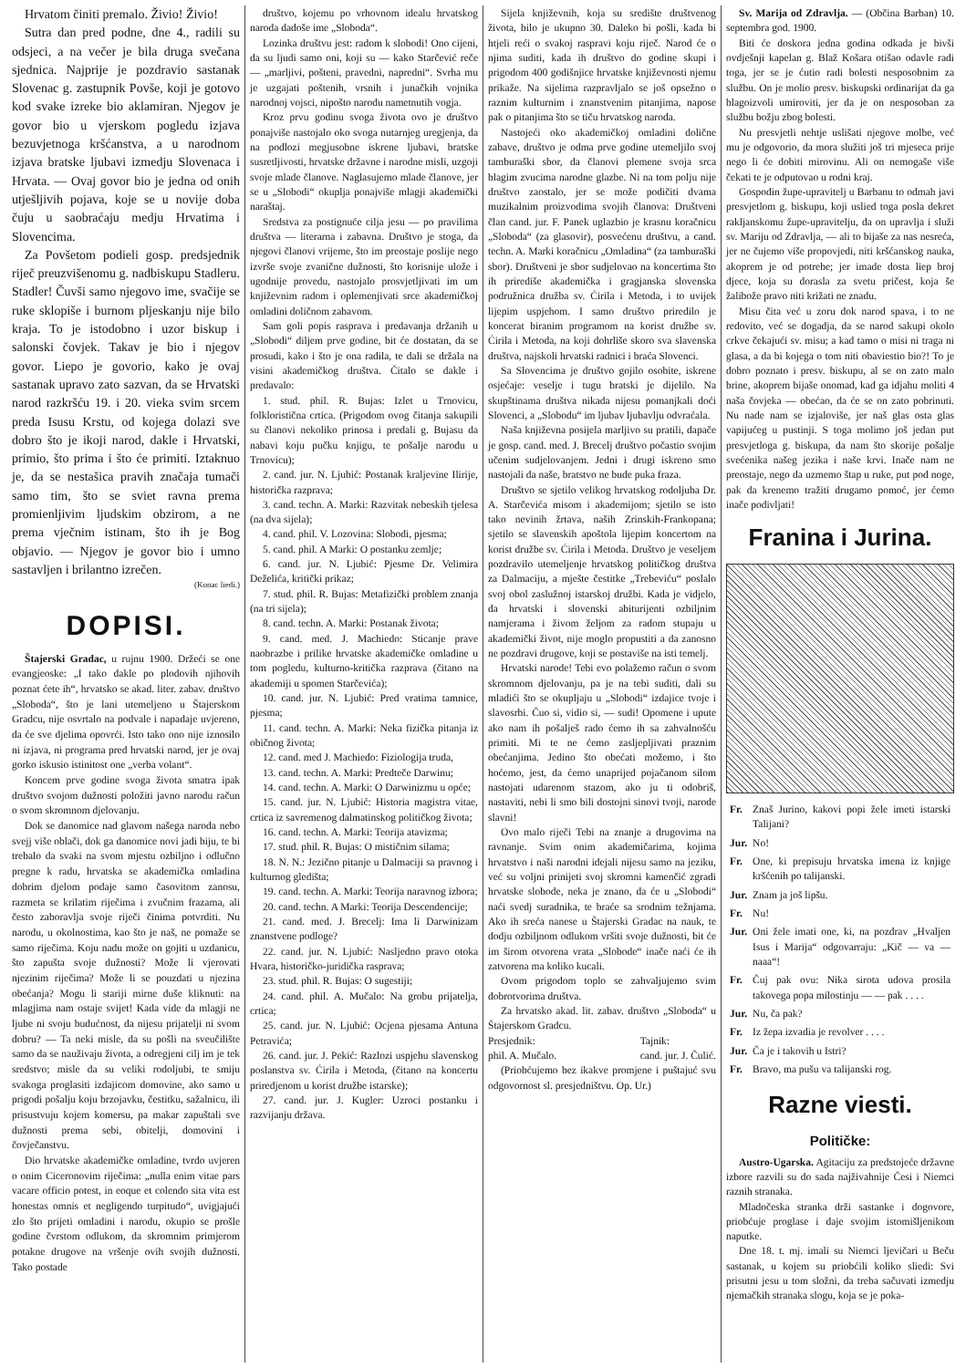Hrvatom činiti premalo. Živio! Živio!
Sutra dan pred podne, dne 4., radili su odsjeci, a na večer je bila druga svečana sjednica. Najprije je pozdravio sastanak Slovenac g. zastupnik Povše, koji je gotovo kod svake izreke bio aklamiran. Njegov je govor bio u vjerskom pogledu izjava bezuvjetnoga kršćanstva, a u narodnom izjava bratske ljubavi izmedju Slovenaca i Hrvata. — Ovaj govor bio je jedna od onih utješljivih pojava, koje se u novije doba čuju u saobraćaju medju Hrvatima i Slovencima.
Za Povšetom podieli gosp. predsjednik riječ preuzvišenomu g. nadbiskupu Stadleru. Stadler! Čuvši samo njegovo ime, svačije se ruke sklopiše i burnom pljeskanju nije bilo kraja. To je istodobno i uzor biskup i salonski čovjek. Takav je bio i njegov govor. Liepo je govorio, kako je ovaj sastanak upravo zato sazvan, da se Hrvatski narod razkršću 19. i 20. vieka svim srcem preda Isusu Krstu, od kojega dolazi sve dobro što je ikoji narod, dakle i Hrvatski, primio, što prima i što će primiti. Iztaknuo je, da se nestašica pravih značaja tumači samo tim, što se sviet ravna prema promienljivim ljudskim obzirom, a ne prema vječnim istinam, što ih je Bog objavio. — Njegov je govor bio i umno sastavljen i brilantno izrečen.
(Konac liedi.)
DOPISI.
Štajerski Gradac, u rujnu 1900. Držeći se one evangjeoske: „I tako dakle po plodovih njihovih poznat ćete ih“, hrvatsko se akad. liter. zabav. društvo „Sloboda“, što je lani utemeljeno u Štajerskom Gradcu, nije osvrtalo na podvale i napadaje uvjereno, da će sve djelima opovrći. Isto tako ono nije iznosilo ni izjava, ni programa pred hrvatski narod, jer je ovaj gorko iskusio istinitost one „verba volant“.
Koncem prve godine svoga života smatra ipak društvo svojom dužnosti položiti javno narodu račun o svom skromnom djelovanju.
Dok se danomice nad glavom našega naroda nebo svejj više oblači, dok ga danomice novi jadi biju, te bi trebalo da svaki na svom mjestu ozbiljno i odlučno pregne k radu, hrvatska se akademička omladina dobrim djelom podaje samo časovitom zanosu, razmeta se krilatim riječima i zvučnim frazama, ali često zaboravlja svoje riječi činima potvrditi. Nu narodu, u okolnostima, kao što je naš, ne pomaže se samo riječima. Koju nadu može on gojiti u uzdanicu, što zapušta svoje dužnosti? Može li vjerovati njezinim riječima? Može li se pouzdati u njezina obećanja? Mogu li stariji mirne duše kliknuti: na mlagjima nam ostaje svijet! Kada vide da mlagji ne ljube ni svoju budućnost, da nijesu prijatelji ni svom dobru? — Ta neki misle, da su pošli na sveučilište samo da se nauživaju života, a odregjeni cilj im je tek sredstvo; misle da su veliki rodoljubi, te smiju svakoga proglasiti izdajicom domovine, ako samo u prigodi pošalju koju brzojavku, čestitku, sažalnicu, ili prisustvuju kojem komersu, pa makar zapuštali sve dužnosti prema sebi, obitelji, domovini i čovječanstvu.
Dio hrvatske akademičke omladine, tvrdo uvjeren o onim Ciceronovim riječima: „nulla enim vitae pars vacare officio potest, in eoque et colendo sita vita est honestas omnis et negligendo turpitudo“, uvigjajući zlo što prijeti omladini i narodu, okupio se prošle godine čvrstom odlukom, da skromnim primjerom potakne drugove na vršenje ovih svojih dužnosti. Tako postade
društvo, kojemu po vrhovnom idealu hrvatskog naroda dadoše ime „Sloboda“.
Lozinka društvu jest: radom k slobodi! Ono cijeni, da su ljudi samo oni, koji su — kako Starčević reče — „marljivi, pošteni, pravedni, napredni“. Svrha mu je uzgajati poštenih, vrsnih i junačkih vojnika narodnoj vojsci, nipošto narodu nametnutih vogja.
Kroz prvu godinu svoga života ovo je društvo ponajviše nastojalo oko svoga nutarnjeg uregjenja, da na podlozi megjusobne iskrene ljubavi, bratske susretljivosti, hrvatske državne i narodne misli, uzgoji svoje mlade članove. Naglasujemo mlade članove, jer se u „Slobodi“ okuplja ponajviše mlagji akademički naraštaj.
Sredstva za postignuće cilja jesu — po pravilima društva — literarna i zabavna. Društvo je stoga, da njegovi članovi vrijeme, što im preostaje poslije nego izvrše svoje zvanične dužnosti, što korisnije ulože i ugodnije provedu, nastojalo prosvjetljivati im um književnim radom i oplemenjivati srce akademičkoj omladini doličnom zabavom.
Sam goli popis rasprava i predavanja držanih u „Slobodi“ diljem prve godine, bit će dostatan, da se prosudi, kako i što je ona radila, te dali se držala na visini akademičkog društva. Čitalo se dakle i predavalo:
1. stud. phil. R. Bujas: Izlet u Trnovicu, folkloristična crtica. (Prigodom ovog čitanja sakupili su članovi nekoliko prinosa i predali g. Bujasu da nabavi koju pučku knjigu, te pošalje narodu u Trnovicu);
2. cand. jur. N. Ljubić: Postanak kraljevine Ilirije, historička razprava;
3. cand. techn. A. Marki: Razvitak nebeskih tjelesa (na dva sijela);
4. cand. phil. V. Lozovina: Slobodi, pjesma;
5. cand. phil. A Marki: O postanku zemlje;
6. cand. jur. N. Ljubić: Pjesme Dr. Velimira Deželića, kritički prikaz;
7. stud. phil. R. Bujas: Metafizički problem znanja (na tri sijela);
8. cand. techn. A. Marki: Postanak života;
9. cand. med. J. Machiedo: Sticanje prave naobrazbe i prilike hrvatske akademičke omladine u tom pogledu, kulturno-kritička razprava (čitano na akademiji u spomen Starčevića);
10. cand. jur. N. Ljubić: Pred vratima tamnice, pjesma;
11. cand. techn. A. Marki: Neka fizička pitanja iz običnog života;
12. cand. med J. Machiedo: Fiziologija truda,
13. cand. techn. A. Marki: Predteče Darwinu;
14. cand. techn. A. Marki: O Darwinizmu u opće;
15. cand. jur. N. Ljubić: Historia magistra vitae, crtica iz savremenog dalmatinskog političkog života;
16. cand. techn. A. Marki: Teorija atavizma;
17. stud. phil. R. Bujas: O mističnim silama;
18. N. N.: Jezično pitanje u Dalmaciji sa pravnog i kulturnog gledišta;
19. cand. techn. A. Marki: Teorija naravnog izbora;
20. cand. techn. A Marki: Teorija Descendencije;
21. cand. med. J. Brecelj: Ima li Darwinizam znanstvene podloge?
22. cand. jur. N. Ljubić: Nasljedno pravo otoka Hvara, historičko-juridička rasprava;
23. stud. phil. R. Bujas: O sugestiji;
24. cand. phil. A. Mučalo: Na grobu prijatelja, crtica;
25. cand. jur. N. Ljubić: Ocjena pjesama Antuna Petravića;
26. cand. jur. J. Pekić: Razlozi uspjehu slavenskog poslanstva sv. Ćirila i Metoda, (čitano na koncertu priredjenom u korist družbe istarske);
27. cand. jur. J. Kugler: Uzroci postanku i razvijanju država.
Sijela književnih, koja su središte društvenog života, bilo je ukupno 30. Daleko bi pošli, kada bi htjeli reći o svakoj raspravi koju riječ. Narod će o njima suditi, kada ih društvo do godine skupi i prigodom 400 godišnjice hrvatske književnosti njemu prikaže. Na sijelima razpravljalo se još opsežno o raznim kulturnim i znanstvenim pitanjima, napose pak o pitanjima što se tiču hrvatskog naroda.
Nastojeći oko akademičkoj omladini dolične zabave, društvo je odma prve godine utemeljilo svoj tamburaški sbor, da članovi plemene svoja srca blagim zvucima narodne glazbe. Ni na tom polju nije društvo zaostalo, jer se može podičiti dvama muzikalnim proizvodima svojih članova: Društveni član cand. jur. F. Panek uglazbio je krasnu koračnicu „Sloboda“ (za glasovir), posvećenu društvu, a cand. techn. A. Marki koračnicu „Omladina“ (za tamburaški sbor). Društveni je sbor sudjelovao na koncertima što ih prirediše akademička i gragjanska slovenska podružnica družba sv. Ćirila i Metoda, i to uvijek lijepim uspjehom. I samo društvo priredilo je koncerat biranim programom na korist družbe sv. Ćirila i Metoda, na koji dohrliše skoro sva slavenska društva, najskoli hrvatski radnici i braća Slovenci.
Sa Slovencima je društvo gojilo osobite, iskrene osjećaje: veselje i tugu bratski je dijelilo. Na skupštinama društva nikada nijesu pomanjkali doći Slovenci, a „Slobodu“ im ljubav ljubavlju odvraćala.
Naša književna posijela marljivo su pratili, dapače je gosp. cand. med. J. Brecelj društvo počastio svojim učenim sudjelovanjem. Jedni i drugi iskreno smo nastojali da naše, bratstvo ne bude puka fraza.
Društvo se sjetilo velikog hrvatskog rodoljuba Dr. A. Starčevića misom i akademijom; sjetilo se isto tako nevinih žrtava, naših Zrinskih-Frankopana; sjetilo se slavenskih apoštola lijepim koncertom na korist družbe sv. Ćirila i Metoda. Društvo je veseljem pozdravilo utemeljenje hrvatskog političkog društva za Dalmaciju, a mješte čestitke „Trebeviću“ poslalo svoj obol zaslužnoj istarskoj družbi. Kada je vidjelo, da hrvatski i slovenski abiturijenti ozbiljnim namjerama i živom željom za radom stupaju u akademički život, nije moglo propustiti a da zanosno ne pozdravi drugove, koji se postaviše na isti temelj.
Hrvatski narode! Tebi evo polažemo račun o svom skromnom djelovanju, pa je na tebi suditi, dali su mladići što se okupljaju u „Slobodi“ izdajice tvoje i slavosrbi. Čuo si, vidio si, — sudi! Opomene i upute ako nam ih pošalješ rado ćemo ih sa zahvalnošću primiti. Mi te ne ćemo zasljepljivati praznim obećanjima. Jedino što obećati možemo, i što hoćemo, jest, da ćemo unaprijed pojačanom silom nastojati udarenom stazom, ako ju ti odobriš, nastaviti, nebi li smo bili dostojni sinovi tvoji, narode slavni!
Ovo malo riječi Tebi na znanje a drugovima na ravnanje. Svim onim akademičarima, kojima hrvatstvo i naši narodni idejali nijesu samo na jeziku, već su voljni prinijeti svoj skromni kamenčić zgradi hrvatske slobode, neka je znano, da će u „Slobodi“ naći svedj suradnika, te braće sa srodnim težnjama. Ako ih sreća nanese u Štajerski Gradac na nauk, te dodju ozbiljnom odlukom vršiti svoje dužnosti, bit će im širom otvorena vrata „Slobode“ inače naći će ih zatvorena ma koliko kucali.
Ovom prigodom toplo se zahvaljujemo svim dobrotvorima društva.
Za hrvatsko akad. lit. zabav. društvo „Sloboda“ u Štajerskom Gradcu.
Presjednik:
phil. A. Mučalo. Tajnik:
cand. jur. J. Čulić.
(Priobćujemo bez ikakve promjene i puštajuć svu odgovornost sl. presjedništvu. Op. Ur.)
Sv. Marija od Zdravlja. — (Občina Barban) 10. septembra god. 1900.
Biti će doskora jedna godina odkada je bivši ovdješnji kapelan g. Blaž Košara otišao odavle radi toga, jer se je ćutio radi bolesti nesposobnim za službu. On je molio presv. biskupski ordinarijat da ga blagoizvoli umiroviti, jer da je on nesposoban za službu božju zbog bolesti.
Nu presvjetli nehtje uslišati njegove molbe, već mu je odgovorio, da mora služiti još tri mjeseca prije nego li će dobiti mirovinu. Ali on nemogaše više čekati te je odputovao u rodni kraj.
Gospodin župe-upravitelj u Barbanu to odmah javi presvjetlom g. biskupu, koji uslied toga posla dekret rakljanskomu župe-upravitelju, da on upravlja i služi sv. Mariju od Zdravlja, — ali to bijaše za nas nesreća, jer ne čujemo više propovjedi, niti kršćanskog nauka, akoprem je od potrebe; jer imade dosta liep broj djece, koja su dorasla za svetu pričest, koja še žalibože pravo niti križati ne znadu.
Misu čita već u zoru dok narod spava, i to ne redovito, već se dogadja, da se narod sakupi okolo crkve čekajući sv. misu; a kad tamo o misi ni traga ni glasa, a da bi kojega o tom niti obaviestio bio?! To je dobro poznato i presv. biskupu, al se on zato malo brine, akoprem bijaše onomad, kad ga idjahu moliti 4 naša čovjeka — obećao, da će se on zato pobrinuti. Nu nade nam se izjaloviše, jer naš glas osta glas vapijućeg u pustinji. S toga molimo još jedan put presvjetloga g. biskupa, da nam što skorije pošalje svećenika našeg jezika i naše krvi. Inače nam ne preostaje, nego da uzmemo štap u ruke, put pod noge, pak da krenemo tražiti drugamo pomoć, jer ćemo inače podivljati!
Franina i Jurina.
| Fr. | Znaš Jurino, kakovi popi žele imeti istarski Talijani? |
| Jur. | No! |
| Fr. | One, ki prepisuju hrvatska imena iz knjige kršćenih po talijanski. |
| Jur. | Znam ja još lipšu. |
| Fr. | Nu! |
| Jur. | Oni žele imati one, ki, na pozdrav „Hvaljen Isus i Marija“ odgovarraju: „Kič — va — naaa“! |
| Fr. | Čuj pak ovu: Nika sirota udova prosila takovega popa milostinju — — pak . . . . |
| Jur. | Nu, ča pak? |
| Fr. | Iz žepa izvadia je revolver . . . . |
| Jur. | Ča je i takovih u Istri? |
| Fr. | Bravo, ma pušu va talijanski rog. |
Razne viesti.
Političke:
Austro-Ugarska. Agitaciju za predstojeće državne izbore razvili su do sada najživahnije Česi i Niemci raznih stranaka.
Mladočeska stranka drži sastanke i dogovore, priobćuje proglase i daje svojim istomišljenikom naputke.
Dne 18. t. mj. imali su Niemci ljevičari u Beču sastanak, u kojem su priobćili koliko sliedi: Svi prisutni jesu u tom složni, da treba sačuvati izmedju njemačkih stranaka slogu, koja se je poka-